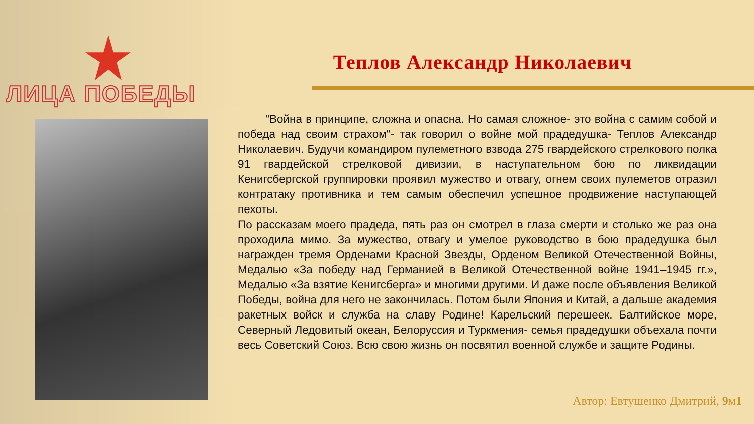ЛИЦА ПОБЕДЫ
Теплов Александр Николаевич
"Война в принципе, сложна и опасна. Но самая сложное- это война с самим собой и победа над своим страхом"- так говорил о войне мой прадедушка- Теплов Александр Николаевич. Будучи командиром пулеметного взвода 275 гвардейского стрелкового полка 91 гвардейской стрелковой дивизии, в наступательном бою по ликвидации Кенигсбергской группировки проявил мужество и отвагу, огнем своих пулеметов отразил контратаку противника и тем самым обеспечил успешное продвижение наступающей пехоты.
По рассказам моего прадеда, пять раз он смотрел в глаза смерти и столько же раз она проходила мимо. За мужество, отвагу и умелое руководство в бою прадедушка был награжден тремя Орденами Красной Звезды, Орденом Великой Отечественной Войны, Медалью «За победу над Германией в Великой Отечественной войне 1941–1945 гг.», Медалью «За взятие Кенигсберга» и многими другими. И даже после объявления Великой Победы, война для него не закончилась. Потом были Япония и Китай, а дальше академия ракетных войск и служба на славу Родине! Карельский перешеек. Балтийское море, Северный Ледовитый океан, Белоруссия и Туркмения- семья прадедушки объехала почти весь Советский Союз. Всю свою жизнь он посвятил военной службе и защите Родины.
Автор: Евтушенко Дмитрий, 9м1